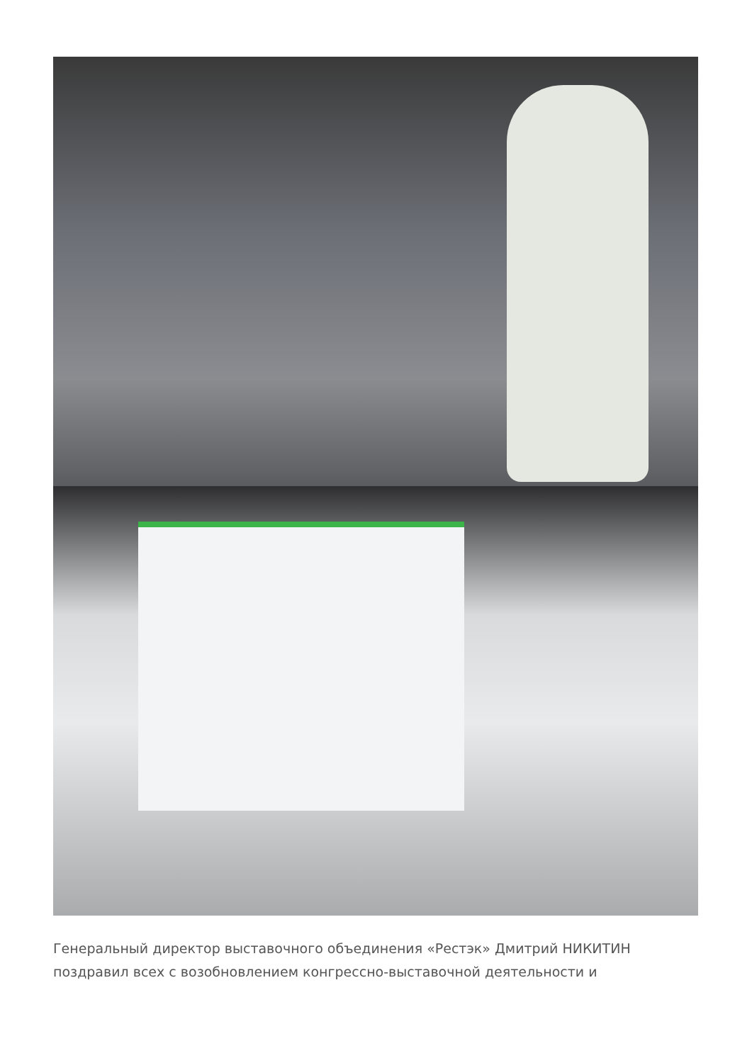Генеральный директор выставочного объединения «Рестэк» Дмитрий НИКИТИН поздравил всех с возобновлением конгрессно-выставочной деятельности и